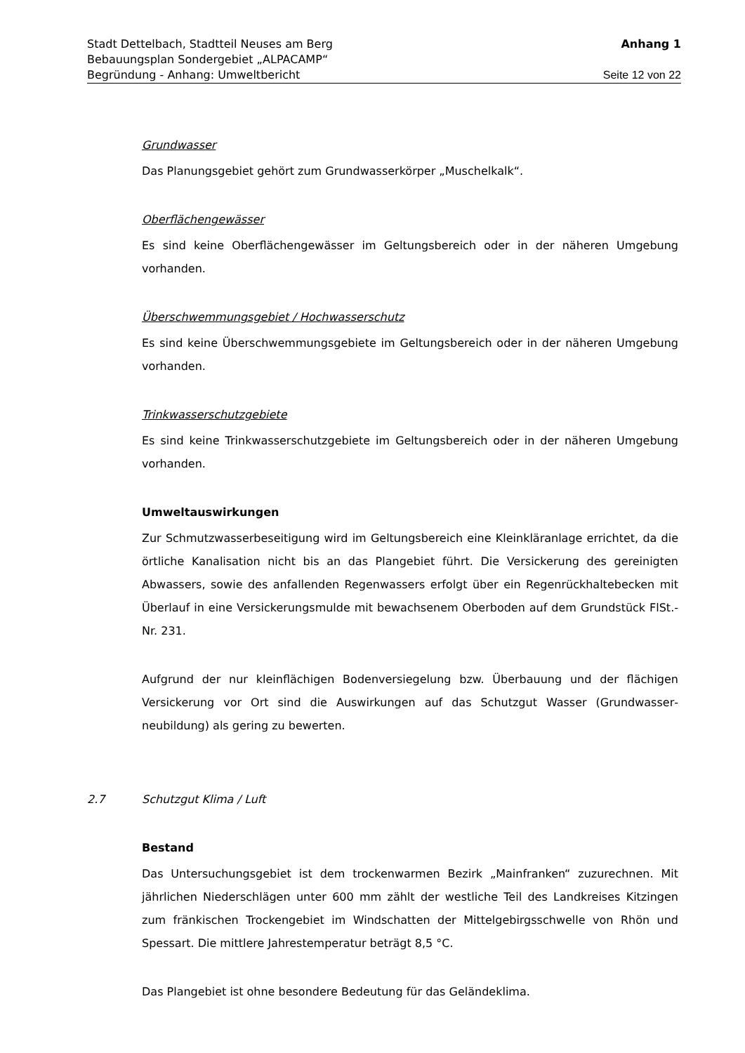Stadt Dettelbach, Stadtteil Neuses am Berg Anhang 1
Bebauungsplan Sondergebiet „ALPACAMP“
Begründung - Anhang: Umweltbericht Seite 12 von 22
Grundwasser
Das Planungsgebiet gehört zum Grundwasserkörper „Muschelkalk“.
Oberflächengewässer
Es sind keine Oberflächengewässer im Geltungsbereich oder in der näheren Umgebung vorhanden.
Überschwemmungsgebiet / Hochwasserschutz
Es sind keine Überschwemmungsgebiete im Geltungsbereich oder in der näheren Umgebung vorhanden.
Trinkwasserschutzgebiete
Es sind keine Trinkwasserschutzgebiete im Geltungsbereich oder in der näheren Umgebung vorhanden.
Umweltauswirkungen
Zur Schmutzwasserbeseitigung wird im Geltungsbereich eine Kleinkläranlage errichtet, da die örtliche Kanalisation nicht bis an das Plangebiet führt. Die Versickerung des gereinigten Abwassers, sowie des anfallenden Regenwassers erfolgt über ein Regen­rückhaltebecken mit Überlauf in eine Versickerungsmulde mit bewachsenem Oberboden auf dem Grundstück FlSt.-Nr. 231.
Aufgrund der nur kleinflächigen Bodenversiegelung bzw. Überbauung und der flächigen Versickerung vor Ort sind die Auswirkungen auf das Schutzgut Wasser (Grundwasser­neubildung) als gering zu bewerten.
2.7 Schutzgut Klima / Luft
Bestand
Das Untersuchungsgebiet ist dem trockenwarmen Bezirk „Mainfranken“ zuzurechnen. Mit jährlichen Niederschlägen unter 600 mm zählt der westliche Teil des Landkreises Kitzingen zum fränkischen Trockengebiet im Windschatten der Mittelgebirgsschwelle von Rhön und Spessart. Die mittlere Jahrestemperatur beträgt 8,5 °C.
Das Plangebiet ist ohne besondere Bedeutung für das Geländeklima.